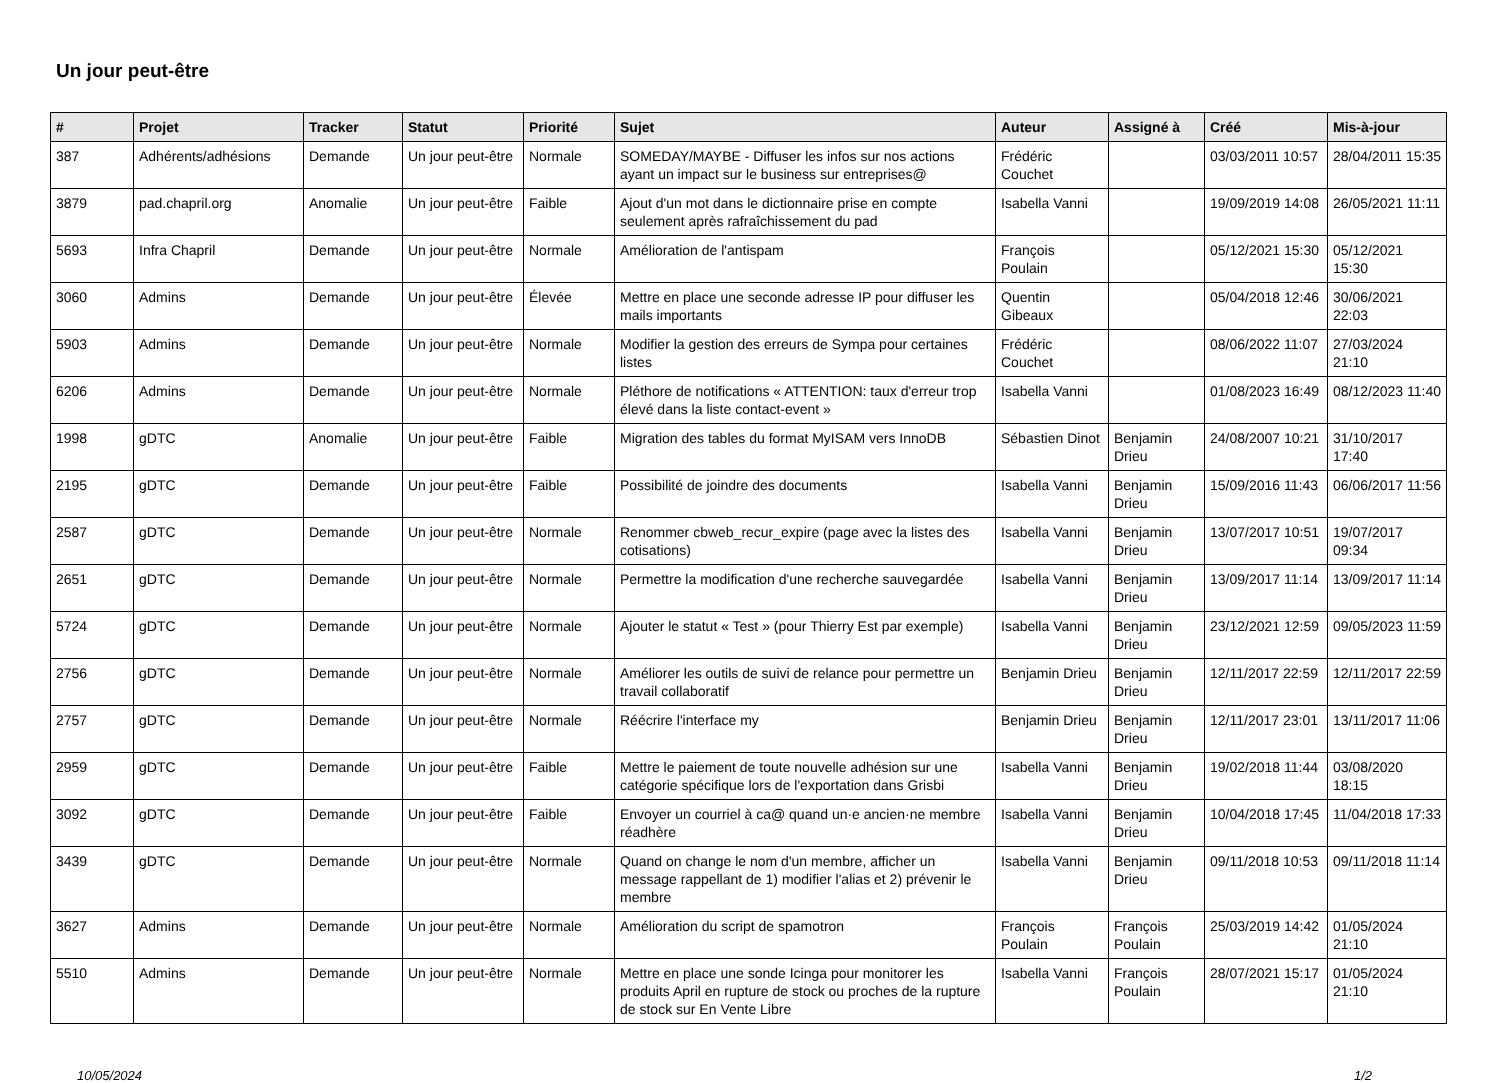Un jour peut-être
| # | Projet | Tracker | Statut | Priorité | Sujet | Auteur | Assigné à | Créé | Mis-à-jour |
| --- | --- | --- | --- | --- | --- | --- | --- | --- | --- |
| 387 | Adhérents/adhésions | Demande | Un jour peut-être | Normale | SOMEDAY/MAYBE - Diffuser les infos sur nos actions ayant un impact sur le business sur entreprises@ | Frédéric Couchet | | 03/03/2011 10:57 | 28/04/2011 15:35 |
| 3879 | pad.chapril.org | Anomalie | Un jour peut-être | Faible | Ajout d'un mot dans le dictionnaire prise en compte seulement après rafraîchissement du pad | Isabella Vanni | | 19/09/2019 14:08 | 26/05/2021 11:11 |
| 5693 | Infra Chapril | Demande | Un jour peut-être | Normale | Amélioration de l'antispam | François Poulain | | 05/12/2021 15:30 | 05/12/2021 15:30 |
| 3060 | Admins | Demande | Un jour peut-être | Élevée | Mettre en place une seconde adresse IP pour diffuser les mails importants | Quentin Gibeaux | | 05/04/2018 12:46 | 30/06/2021 22:03 |
| 5903 | Admins | Demande | Un jour peut-être | Normale | Modifier la gestion des erreurs de Sympa pour certaines listes | Frédéric Couchet | | 08/06/2022 11:07 | 27/03/2024 21:10 |
| 6206 | Admins | Demande | Un jour peut-être | Normale | Pléthore de notifications « ATTENTION: taux d'erreur trop élevé dans la liste contact-event » | Isabella Vanni | | 01/08/2023 16:49 | 08/12/2023 11:40 |
| 1998 | gDTC | Anomalie | Un jour peut-être | Faible | Migration des tables du format MyISAM vers InnoDB | Sébastien Dinot | Benjamin Drieu | 24/08/2007 10:21 | 31/10/2017 17:40 |
| 2195 | gDTC | Demande | Un jour peut-être | Faible | Possibilité de joindre des documents | Isabella Vanni | Benjamin Drieu | 15/09/2016 11:43 | 06/06/2017 11:56 |
| 2587 | gDTC | Demande | Un jour peut-être | Normale | Renommer cbweb_recur_expire (page avec la listes des cotisations) | Isabella Vanni | Benjamin Drieu | 13/07/2017 10:51 | 19/07/2017 09:34 |
| 2651 | gDTC | Demande | Un jour peut-être | Normale | Permettre la modification d'une recherche sauvegardée | Isabella Vanni | Benjamin Drieu | 13/09/2017 11:14 | 13/09/2017 11:14 |
| 5724 | gDTC | Demande | Un jour peut-être | Normale | Ajouter le statut « Test » (pour Thierry Est par exemple) | Isabella Vanni | Benjamin Drieu | 23/12/2021 12:59 | 09/05/2023 11:59 |
| 2756 | gDTC | Demande | Un jour peut-être | Normale | Améliorer les outils de suivi de relance pour permettre un travail collaboratif | Benjamin Drieu | Benjamin Drieu | 12/11/2017 22:59 | 12/11/2017 22:59 |
| 2757 | gDTC | Demande | Un jour peut-être | Normale | Réécrire l'interface my | Benjamin Drieu | Benjamin Drieu | 12/11/2017 23:01 | 13/11/2017 11:06 |
| 2959 | gDTC | Demande | Un jour peut-être | Faible | Mettre le paiement de toute nouvelle adhésion sur une catégorie spécifique lors de l'exportation dans Grisbi | Isabella Vanni | Benjamin Drieu | 19/02/2018 11:44 | 03/08/2020 18:15 |
| 3092 | gDTC | Demande | Un jour peut-être | Faible | Envoyer un courriel à ca@ quand un·e ancien·ne membre réadhère | Isabella Vanni | Benjamin Drieu | 10/04/2018 17:45 | 11/04/2018 17:33 |
| 3439 | gDTC | Demande | Un jour peut-être | Normale | Quand on change le nom d'un membre, afficher un message rappellant de 1) modifier l'alias et 2) prévenir le membre | Isabella Vanni | Benjamin Drieu | 09/11/2018 10:53 | 09/11/2018 11:14 |
| 3627 | Admins | Demande | Un jour peut-être | Normale | Amélioration du script de spamotron | François Poulain | François Poulain | 25/03/2019 14:42 | 01/05/2024 21:10 |
| 5510 | Admins | Demande | Un jour peut-être | Normale | Mettre en place une sonde Icinga pour monitorer les produits April en rupture de stock ou proches de la rupture de stock sur En Vente Libre | Isabella Vanni | François Poulain | 28/07/2021 15:17 | 01/05/2024 21:10 |
10/05/2024 1/2